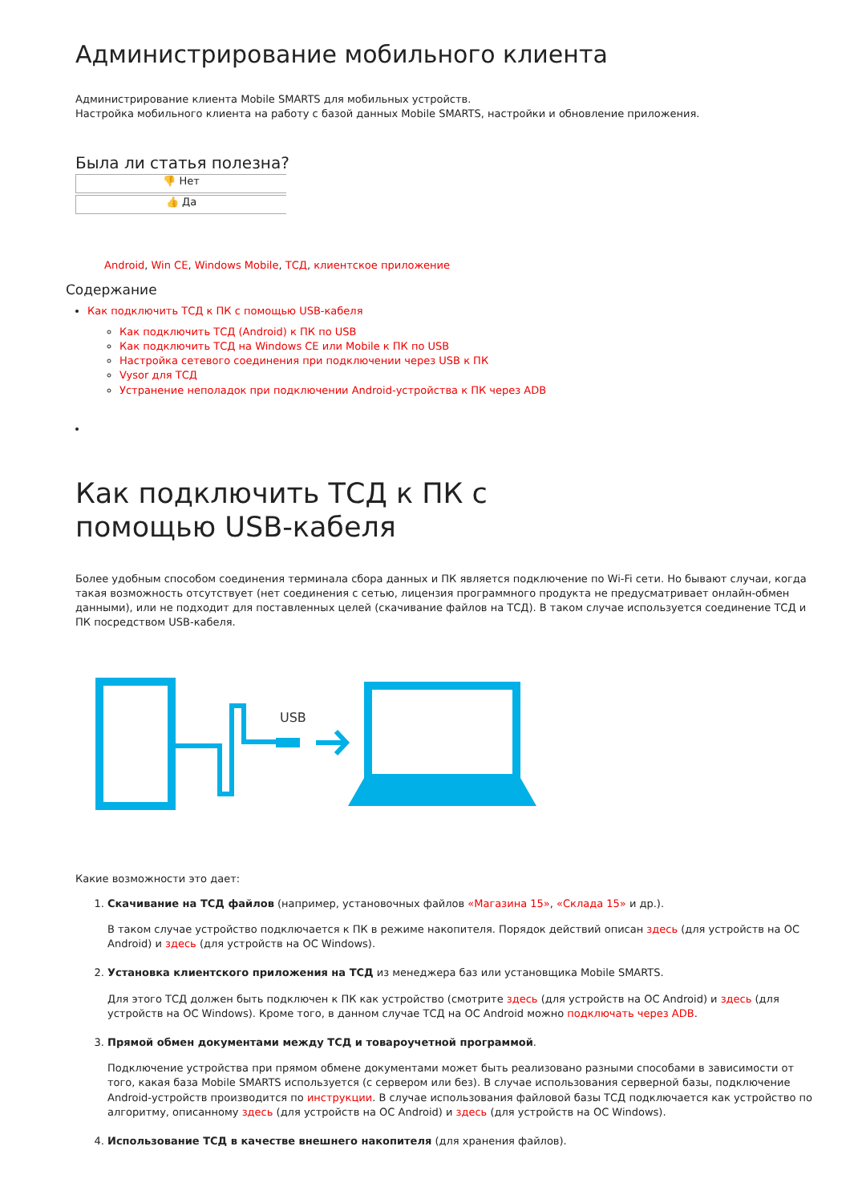Администрирование мобильного клиента
Администрирование клиента Mobile SMARTS для мобильных устройств.
Настройка мобильного клиента на работу с базой данных Mobile SMARTS, настройки и обновление приложения.
Была ли статья полезна?
👎 Нет
👍 Да
Android, Win CE, Windows Mobile, ТСД, клиентское приложение
Содержание
Как подключить ТСД к ПК с помощью USB-кабеля
Как подключить ТСД (Android) к ПК по USB
Как подключить ТСД на Windows CE или Mobile к ПК по USB
Настройка сетевого соединения при подключении через USB к ПК
Vysor для ТСД
Устранение неполадок при подключении Android-устройства к ПК через ADB
Как подключить ТСД к ПК с помощью USB-кабеля
Более удобным способом соединения терминала сбора данных и ПК является подключение по Wi-Fi сети. Но бывают случаи, когда такая возможность отсутствует (нет соединения с сетью, лицензия программного продукта не предусматривает онлайн-обмен данными), или не подходит для поставленных целей (скачивание файлов на ТСД). В таком случае используется соединение ТСД и ПК посредством USB-кабеля.
USB
Какие возможности это дает:
1. Скачивание на ТСД файлов (например, установочных файлов «Магазина 15», «Склада 15» и др.).
В таком случае устройство подключается к ПК в режиме накопителя. Порядок действий описан здесь (для устройств на ОС Android) и здесь (для устройств на ОС Windows).
2. Установка клиентского приложения на ТСД из менеджера баз или установщика Mobile SMARTS.
Для этого ТСД должен быть подключен к ПК как устройство (смотрите здесь (для устройств на ОС Android) и здесь (для устройств на ОС Windows). Кроме того, в данном случае ТСД на ОС Android можно подключать через ADB.
3. Прямой обмен документами между ТСД и товароучетной программой.
Подключение устройства при прямом обмене документами может быть реализовано разными способами в зависимости от того, какая база Mobile SMARTS используется (с сервером или без). В случае использования серверной базы, подключение Android-устройств производится по инструкции. В случае использования файловой базы ТСД подключается как устройство по алгоритму, описанному здесь (для устройств на ОС Android) и здесь (для устройств на ОС Windows).
4. Использование ТСД в качестве внешнего накопителя (для хранения файлов).